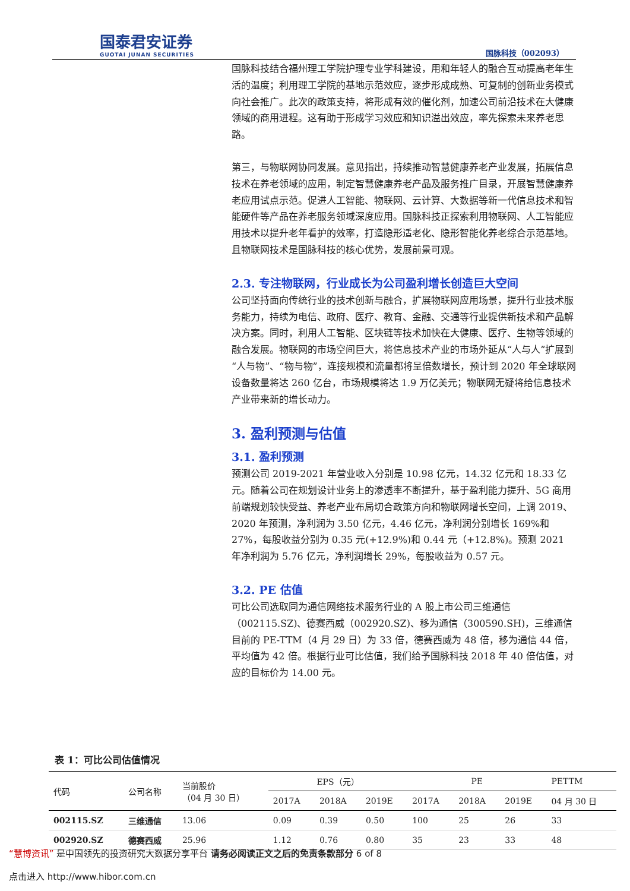国泰君安证券
GUOTAI JUNAN SECURITIES
国脉科技（002093）
国脉科技结合福州理工学院护理专业学科建设，用和年轻人的融合互动提高老年生活的温度；利用理工学院的基地示范效应，逐步形成成熟、可复制的创新业务模式向社会推广。此次的政策支持，将形成有效的催化剂，加速公司前沿技术在大健康领域的商用进程。这有助于形成学习效应和知识溢出效应，率先探索未来养老思路。
第三，与物联网协同发展。意见指出，持续推动智慧健康养老产业发展，拓展信息技术在养老领域的应用，制定智慧健康养老产品及服务推广目录，开展智慧健康养老应用试点示范。促进人工智能、物联网、云计算、大数据等新一代信息技术和智能硬件等产品在养老服务领域深度应用。国脉科技正探索利用物联网、人工智能应用技术以提升老年看护的效率，打造隐形适老化、隐形智能化养老综合示范基地。且物联网技术是国脉科技的核心优势，发展前景可观。
2.3. 专注物联网，行业成长为公司盈利增长创造巨大空间
公司坚持面向传统行业的技术创新与融合，扩展物联网应用场景，提升行业技术服务能力，持续为电信、政府、医疗、教育、金融、交通等行业提供新技术和产品解决方案。同时，利用人工智能、区块链等技术加快在大健康、医疗、生物等领域的融合发展。物联网的市场空间巨大，将信息技术产业的市场外延从“人与人”扩展到“人与物”、“物与物”，连接规模和流量都将呈倍数增长，预计到 2020 年全球联网设备数量将达 260 亿台，市场规模将达 1.9 万亿美元；物联网无疑将给信息技术产业带来新的增长动力。
3. 盈利预测与估值
3.1. 盈利预测
预测公司 2019-2021 年营业收入分别是 10.98 亿元，14.32 亿元和 18.33 亿元。随着公司在规划设计业务上的渗透率不断提升，基于盈利能力提升、5G 商用前端规划较快受益、养老产业布局切合政策方向和物联网增长空间，上调 2019、2020 年预测，净利润为 3.50 亿元，4.46 亿元，净利润分别增长 169%和 27%，每股收益分别为 0.35 元(+12.9%)和 0.44 元（+12.8%)。预测 2021 年净利润为 5.76 亿元，净利润增长 29%，每股收益为 0.57 元。
3.2. PE 估值
可比公司选取同为通信网络技术服务行业的 A 股上市公司三维通信（002115.SZ)、德赛西威（002920.SZ)、移为通信（300590.SH)，三维通信目前的 PE-TTM（4 月 29 日）为 33 倍，德赛西威为 48 倍，移为通信 44 倍，平均值为 42 倍。根据行业可比估值，我们给予国脉科技 2018 年 40 倍估值，对应的目标价为 14.00 元。
表 1：可比公司估值情况
| 代码 | 公司名称 | 当前股价 （04 月 30 日） | EPS（元） | | | PE | | | PETTM |
| --- | --- | --- | --- | --- | --- | --- | --- | --- | --- |
| | | | 2017A | 2018A | 2019E | 2017A | 2018A | 2019E | 04 月 30 日 |
| 002115.SZ | 三维通信 | 13.06 | 0.09 | 0.39 | 0.50 | 100 | 25 | 26 | 33 |
| 002920.SZ | 德赛西威 | 25.96 | 1.12 | 0.76 | 0.80 | 35 | 23 | 33 | 48 |
“慧博资讯” 是中国领先的投资研究大数据分享平台 请务必阅读正文之后的免责条款部分 6 of 8
点击进入 http://www.hibor.com.cn